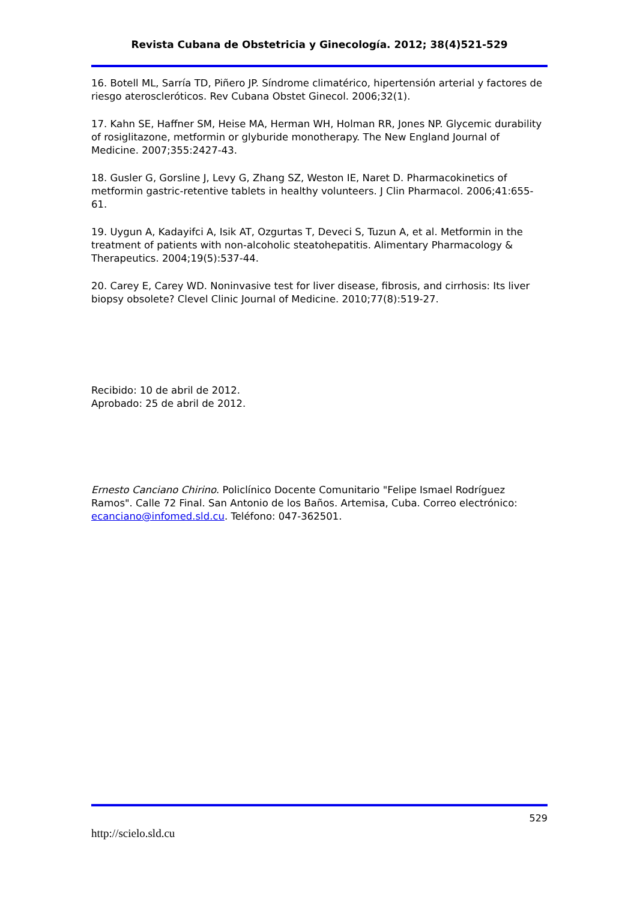Revista Cubana de Obstetricia y Ginecología. 2012; 38(4)521-529
16. Botell ML, Sarría TD, Piñero JP. Síndrome climatérico, hipertensión arterial y factores de riesgo ateroscleróticos. Rev Cubana Obstet Ginecol. 2006;32(1).
17. Kahn SE, Haffner SM, Heise MA, Herman WH, Holman RR, Jones NP. Glycemic durability of rosiglitazone, metformin or glyburide monotherapy. The New England Journal of Medicine. 2007;355:2427-43.
18. Gusler G, Gorsline J, Levy G, Zhang SZ, Weston IE, Naret D. Pharmacokinetics of metformin gastric-retentive tablets in healthy volunteers. J Clin Pharmacol. 2006;41:655- 61.
19. Uygun A, Kadayifci A, Isik AT, Ozgurtas T, Deveci S, Tuzun A, et al. Metformin in the treatment of patients with non-alcoholic steatohepatitis. Alimentary Pharmacology & Therapeutics. 2004;19(5):537-44.
20. Carey E, Carey WD. Noninvasive test for liver disease, fibrosis, and cirrhosis: Its liver biopsy obsolete? Clevel Clinic Journal of Medicine. 2010;77(8):519-27.
Recibido: 10 de abril de 2012.
Aprobado: 25 de abril de 2012.
Ernesto Canciano Chirino. Policlínico Docente Comunitario "Felipe Ismael Rodríguez Ramos". Calle 72 Final. San Antonio de los Baños. Artemisa, Cuba. Correo electrónico: ecanciano@infomed.sld.cu. Teléfono: 047-362501.
529
http://scielo.sld.cu